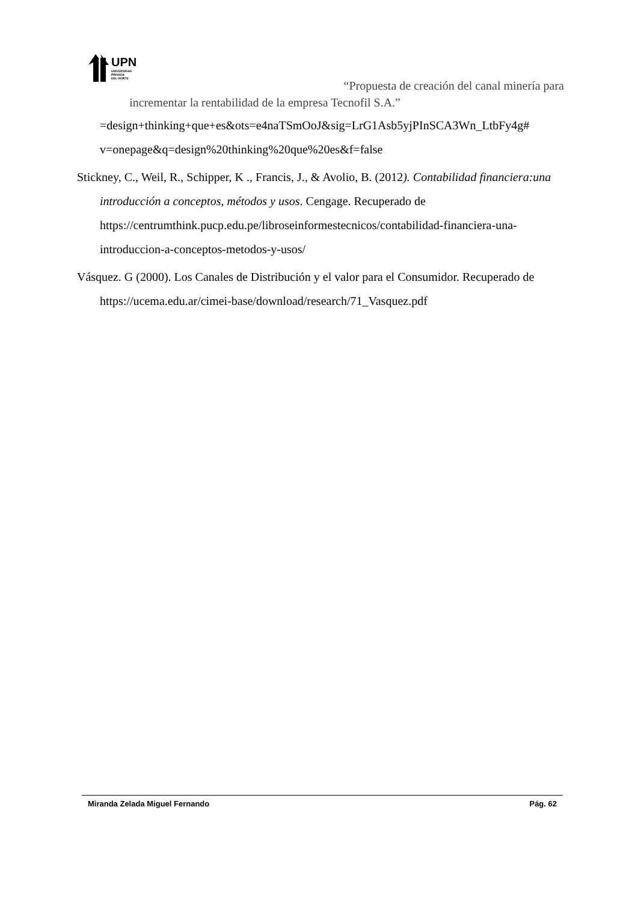UPN
UNIVERSIDAD
PRIVADA
DEL NORTE
“Propuesta de creación del canal minería para
incrementar la rentabilidad de la empresa Tecnofil S.A.”
=design+thinking+que+es&ots=e4naTSmOoJ&sig=LrG1Asb5yjPInSCA3Wn_LtbFy4g# v=onepage&q=design%20thinking%20que%20es&f=false
Stickney, C., Weil, R., Schipper, K ., Francis, J., & Avolio, B. (2012). Contabilidad financiera:una introducción a conceptos, métodos y usos. Cengage. Recuperado de https://centrumthink.pucp.edu.pe/libroseinformestecnicos/contabilidad-financiera-una-introduccion-a-conceptos-metodos-y-usos/
Vásquez. G (2000). Los Canales de Distribución y el valor para el Consumidor. Recuperado de https://ucema.edu.ar/cimei-base/download/research/71_Vasquez.pdf
Miranda Zelada Miguel Fernando Pág. 62